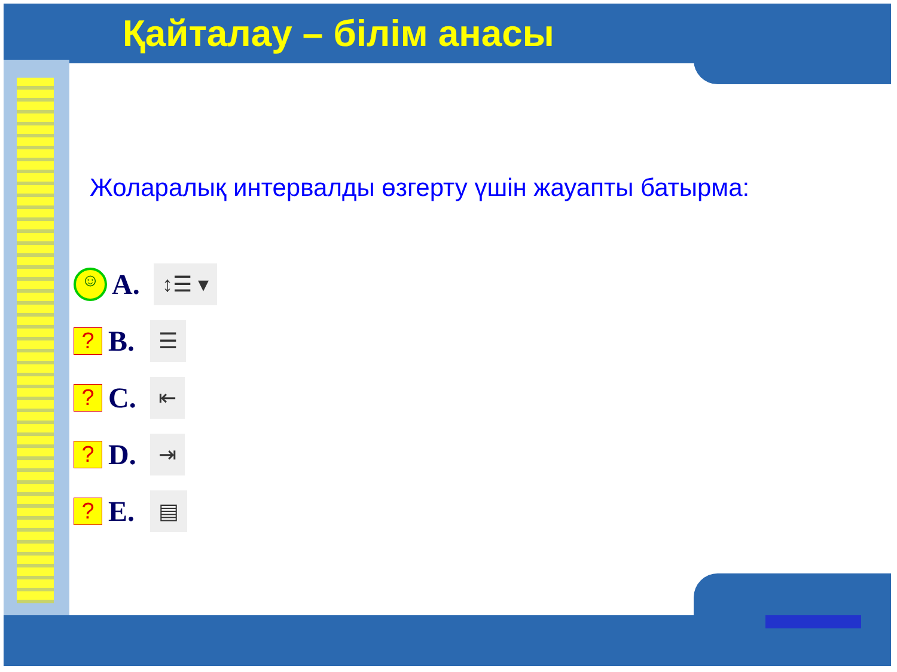Қайталау – білім анасы
Жоларалық интервалды өзгерту үшін жауапты батырма:
☺
A.
↕☰ ▾
?
B.
☰
?
C.
⇤
?
D.
⇥
?
E.
▤